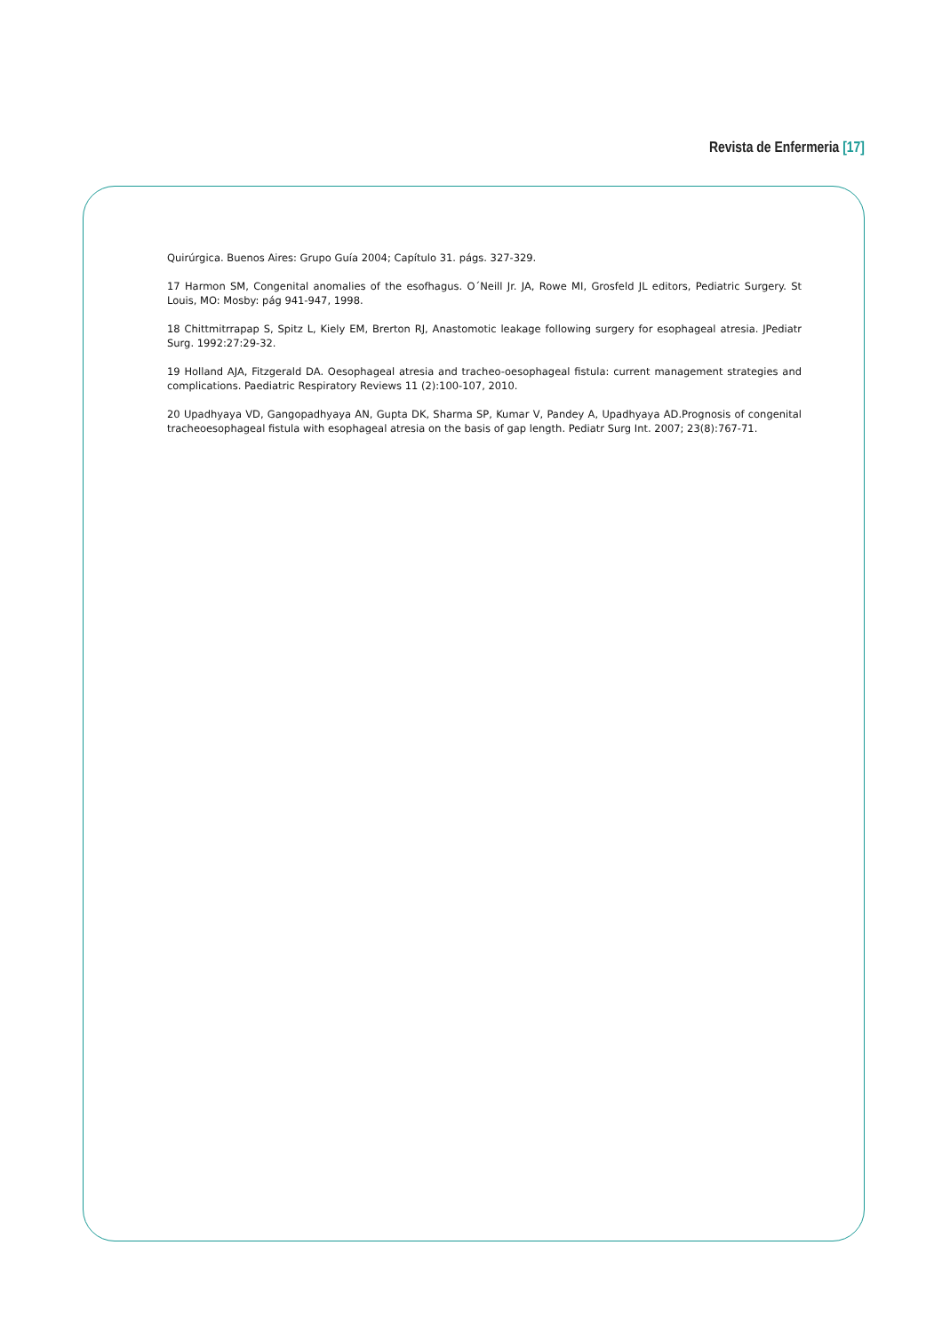Revista de Enfermeria [17]
Quirúrgica. Buenos Aires: Grupo Guía 2004; Capítulo 31. págs. 327-329.
17 Harmon SM, Congenital anomalies of the esofhagus. O´Neill Jr. JA, Rowe MI, Grosfeld JL editors, Pediatric Surgery. St Louis, MO: Mosby: pág 941-947, 1998.
18 Chittmitrrapap S, Spitz L, Kiely EM, Brerton RJ, Anastomotic leakage following surgery for esophageal atresia. JPediatr Surg. 1992:27:29-32.
19 Holland AJA, Fitzgerald DA. Oesophageal atresia and tracheo-oesophageal fistula: current management strategies and complications. Paediatric Respiratory Reviews 11 (2):100-107, 2010.
20 Upadhyaya VD, Gangopadhyaya AN, Gupta DK, Sharma SP, Kumar V, Pandey A, Upadhyaya AD.Prognosis of congenital tracheoesophageal fistula with esophageal atresia on the basis of gap length. Pediatr Surg Int. 2007; 23(8):767-71.